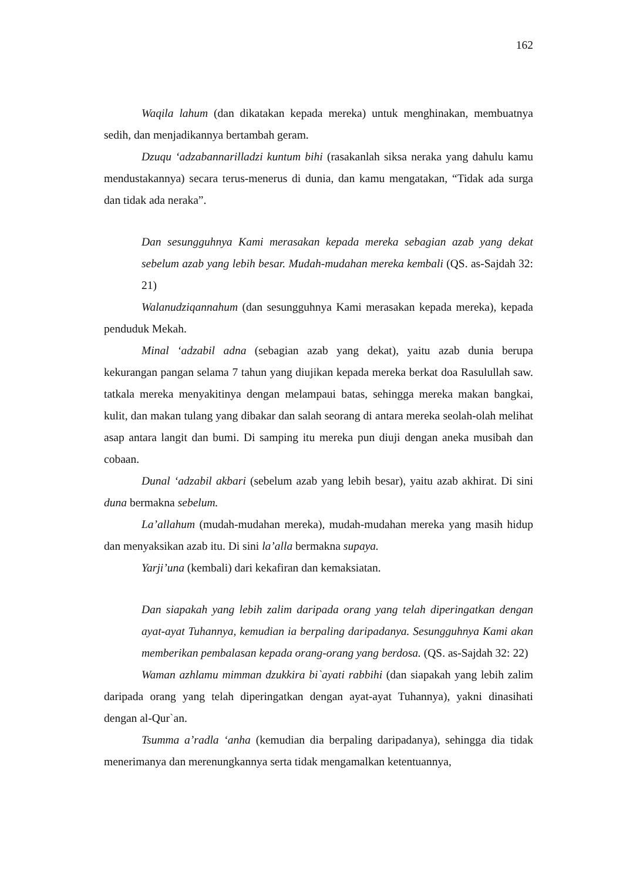162
Waqila lahum (dan dikatakan kepada mereka) untuk menghinakan, membuatnya sedih, dan menjadikannya bertambah geram.
Dzuqu ‘adzabannarilladzi kuntum bihi (rasakanlah siksa neraka yang dahulu kamu mendustakannya) secara terus-menerus di dunia, dan kamu mengatakan, “Tidak ada surga dan tidak ada neraka”.
Dan sesungguhnya Kami merasakan kepada mereka sebagian azab yang dekat sebelum azab yang lebih besar. Mudah-mudahan mereka kembali (QS. as-Sajdah 32: 21)
Walanudziqannahum (dan sesungguhnya Kami merasakan kepada mereka), kepada penduduk Mekah.
Minal ‘adzabil adna (sebagian azab yang dekat), yaitu azab dunia berupa kekurangan pangan selama 7 tahun yang diujikan kepada mereka berkat doa Rasulullah saw. tatkala mereka menyakitinya dengan melampaui batas, sehingga mereka makan bangkai, kulit, dan makan tulang yang dibakar dan salah seorang di antara mereka seolah-olah melihat asap antara langit dan bumi. Di samping itu mereka pun diuji dengan aneka musibah dan cobaan.
Dunal ‘adzabil akbari (sebelum azab yang lebih besar), yaitu azab akhirat. Di sini duna bermakna sebelum.
La’allahum (mudah-mudahan mereka), mudah-mudahan mereka yang masih hidup dan menyaksikan azab itu. Di sini la’alla bermakna supaya.
Yarji’una (kembali) dari kekafiran dan kemaksiatan.
Dan siapakah yang lebih zalim daripada orang yang telah diperingatkan dengan ayat-ayat Tuhannya, kemudian ia berpaling daripadanya. Sesungguhnya Kami akan memberikan pembalasan kepada orang-orang yang berdosa. (QS. as-Sajdah 32: 22)
Waman azhlamu mimman dzukkira bi`ayati rabbihi (dan siapakah yang lebih zalim daripada orang yang telah diperingatkan dengan ayat-ayat Tuhannya), yakni dinasihati dengan al-Qur`an.
Tsumma a’radla ‘anha (kemudian dia berpaling daripadanya), sehingga dia tidak menerimanya dan merenungkannya serta tidak mengamalkan ketentuannya,